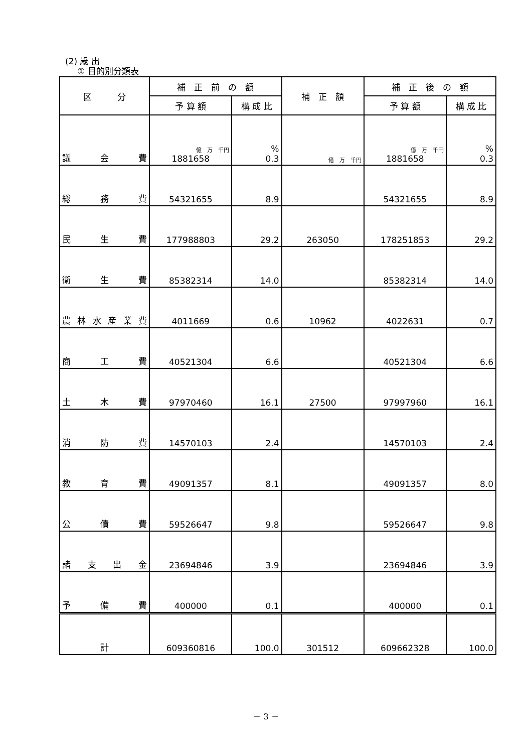(2) 歳 出
① 目的別分類表
| 区 分 | 補 正 前 の 額 | | 補 正 額 | 補 正 後 の 額 | |
| --- | --- | --- | --- | --- | --- |
| | 予 算 額 | 構 成 比 | | 予 算 額 | 構 成 比 |
| 議 会 費 | 億 万 千円 1881658 | % 0.3 | 億 万 千円 | 億 万 千円 1881658 | % 0.3 |
| 総 務 費 | 54321655 | 8.9 | | 54321655 | 8.9 |
| 民 生 費 | 177988803 | 29.2 | 263050 | 178251853 | 29.2 |
| 衛 生 費 | 85382314 | 14.0 | | 85382314 | 14.0 |
| 農林水産業費 | 4011669 | 0.6 | 10962 | 4022631 | 0.7 |
| 商 工 費 | 40521304 | 6.6 | | 40521304 | 6.6 |
| 土 木 費 | 97970460 | 16.1 | 27500 | 97997960 | 16.1 |
| 消 防 費 | 14570103 | 2.4 | | 14570103 | 2.4 |
| 教 育 費 | 49091357 | 8.1 | | 49091357 | 8.0 |
| 公 債 費 | 59526647 | 9.8 | | 59526647 | 9.8 |
| 諸 支 出 金 | 23694846 | 3.9 | | 23694846 | 3.9 |
| 予 備 費 | 400000 | 0.1 | | 400000 | 0.1 |
| 計 | 609360816 | 100.0 | 301512 | 609662328 | 100.0 |
－ 3 －